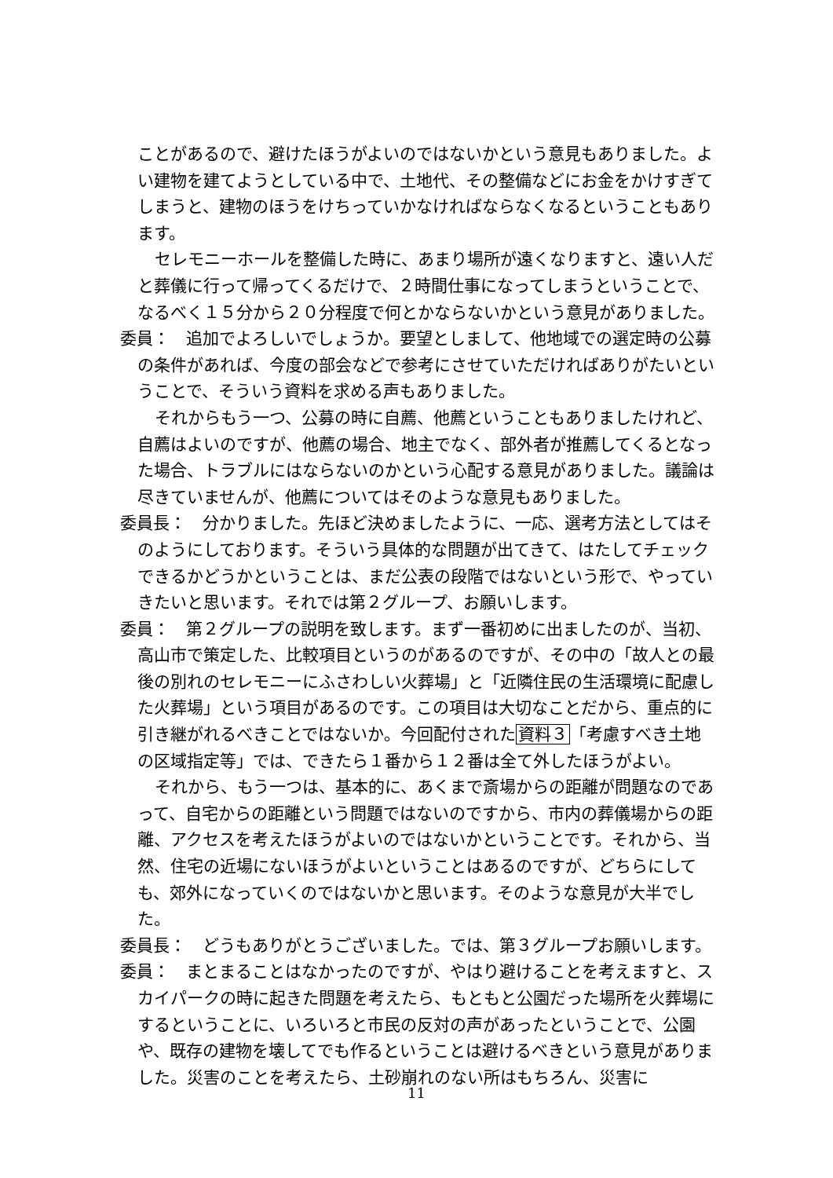ことがあるので、避けたほうがよいのではないかという意見もありました。よい建物を建てようとしている中で、土地代、その整備などにお金をかけすぎてしまうと、建物のほうをけちっていかなければならなくなるということもあります。
セレモニーホールを整備した時に、あまり場所が遠くなりますと、遠い人だと葬儀に行って帰ってくるだけで、２時間仕事になってしまうということで、なるべく１５分から２０分程度で何とかならないかという意見がありました。
委員：　追加でよろしいでしょうか。要望としまして、他地域での選定時の公募の条件があれば、今度の部会などで参考にさせていただければありがたいということで、そういう資料を求める声もありました。
それからもう一つ、公募の時に自薦、他薦ということもありましたけれど、自薦はよいのですが、他薦の場合、地主でなく、部外者が推薦してくるとなった場合、トラブルにはならないのかという心配する意見がありました。議論は尽きていませんが、他薦についてはそのような意見もありました。
委員長：　分かりました。先ほど決めましたように、一応、選考方法としてはそのようにしております。そういう具体的な問題が出てきて、はたしてチェックできるかどうかということは、まだ公表の段階ではないという形で、やっていきたいと思います。それでは第２グループ、お願いします。
委員：　第２グループの説明を致します。まず一番初めに出ましたのが、当初、高山市で策定した、比較項目というのがあるのですが、その中の「故人との最後の別れのセレモニーにふさわしい火葬場」と「近隣住民の生活環境に配慮した火葬場」という項目があるのです。この項目は大切なことだから、重点的に引き継がれるべきことではないか。今回配付された資料３「考慮すべき土地の区域指定等」では、できたら１番から１２番は全て外したほうがよい。
それから、もう一つは、基本的に、あくまで斎場からの距離が問題なのであって、自宅からの距離という問題ではないのですから、市内の葬儀場からの距離、アクセスを考えたほうがよいのではないかということです。それから、当然、住宅の近場にないほうがよいということはあるのですが、どちらにしても、郊外になっていくのではないかと思います。そのような意見が大半でした。
委員長：　どうもありがとうございました。では、第３グループお願いします。
委員：　まとまることはなかったのですが、やはり避けることを考えますと、スカイパークの時に起きた問題を考えたら、もともと公園だった場所を火葬場にするということに、いろいろと市民の反対の声があったということで、公園や、既存の建物を壊してでも作るということは避けるべきという意見がありました。災害のことを考えたら、土砂崩れのない所はもちろん、災害に
11